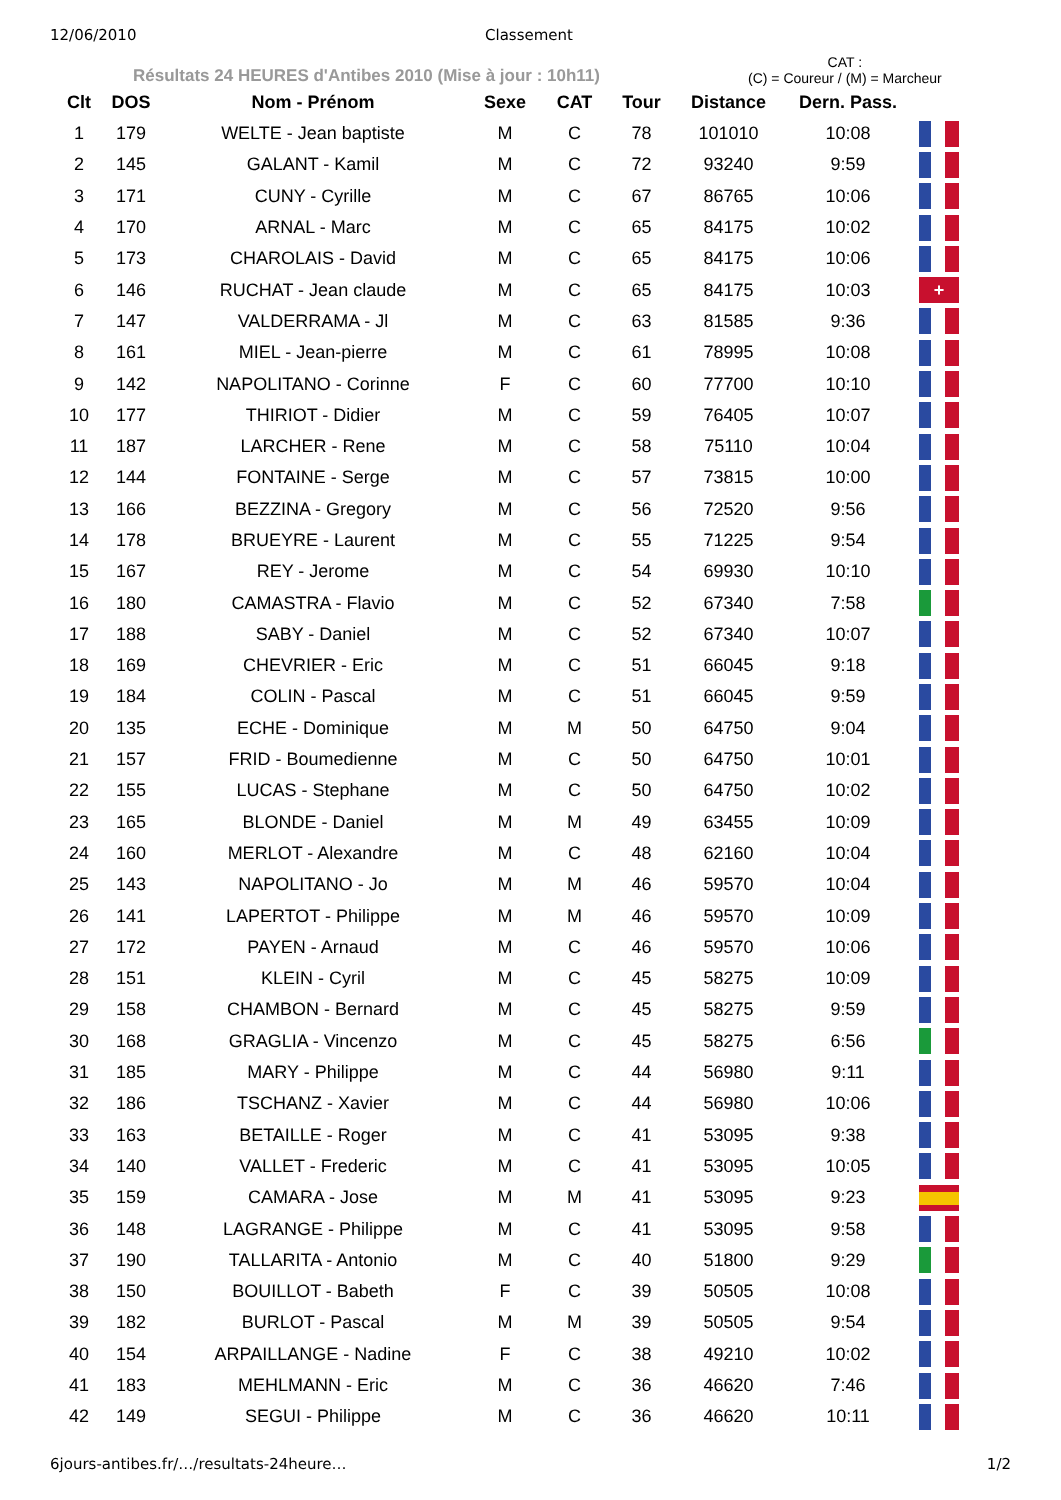12/06/2010 Classement
Résultats 24 HEURES d'Antibes 2010 (Mise à jour : 10h11)
CAT :
(C) = Coureur / (M) = Marcheur
| Clt | DOS | Nom - Prénom | Sexe | CAT | Tour | Distance | Dern. Pass. | |
| --- | --- | --- | --- | --- | --- | --- | --- | --- |
| 1 | 179 | WELTE - Jean baptiste | M | C | 78 | 101010 | 10:08 | |
| 2 | 145 | GALANT - Kamil | M | C | 72 | 93240 | 9:59 | |
| 3 | 171 | CUNY - Cyrille | M | C | 67 | 86765 | 10:06 | |
| 4 | 170 | ARNAL - Marc | M | C | 65 | 84175 | 10:02 | |
| 5 | 173 | CHAROLAIS - David | M | C | 65 | 84175 | 10:06 | |
| 6 | 146 | RUCHAT - Jean claude | M | C | 65 | 84175 | 10:03 | + |
| 7 | 147 | VALDERRAMA - Jl | M | C | 63 | 81585 | 9:36 | |
| 8 | 161 | MIEL - Jean-pierre | M | C | 61 | 78995 | 10:08 | |
| 9 | 142 | NAPOLITANO - Corinne | F | C | 60 | 77700 | 10:10 | |
| 10 | 177 | THIRIOT - Didier | M | C | 59 | 76405 | 10:07 | |
| 11 | 187 | LARCHER - Rene | M | C | 58 | 75110 | 10:04 | |
| 12 | 144 | FONTAINE - Serge | M | C | 57 | 73815 | 10:00 | |
| 13 | 166 | BEZZINA - Gregory | M | C | 56 | 72520 | 9:56 | |
| 14 | 178 | BRUEYRE - Laurent | M | C | 55 | 71225 | 9:54 | |
| 15 | 167 | REY - Jerome | M | C | 54 | 69930 | 10:10 | |
| 16 | 180 | CAMASTRA - Flavio | M | C | 52 | 67340 | 7:58 | |
| 17 | 188 | SABY - Daniel | M | C | 52 | 67340 | 10:07 | |
| 18 | 169 | CHEVRIER - Eric | M | C | 51 | 66045 | 9:18 | |
| 19 | 184 | COLIN - Pascal | M | C | 51 | 66045 | 9:59 | |
| 20 | 135 | ECHE - Dominique | M | M | 50 | 64750 | 9:04 | |
| 21 | 157 | FRID - Boumedienne | M | C | 50 | 64750 | 10:01 | |
| 22 | 155 | LUCAS - Stephane | M | C | 50 | 64750 | 10:02 | |
| 23 | 165 | BLONDE - Daniel | M | M | 49 | 63455 | 10:09 | |
| 24 | 160 | MERLOT - Alexandre | M | C | 48 | 62160 | 10:04 | |
| 25 | 143 | NAPOLITANO - Jo | M | M | 46 | 59570 | 10:04 | |
| 26 | 141 | LAPERTOT - Philippe | M | M | 46 | 59570 | 10:09 | |
| 27 | 172 | PAYEN - Arnaud | M | C | 46 | 59570 | 10:06 | |
| 28 | 151 | KLEIN - Cyril | M | C | 45 | 58275 | 10:09 | |
| 29 | 158 | CHAMBON - Bernard | M | C | 45 | 58275 | 9:59 | |
| 30 | 168 | GRAGLIA - Vincenzo | M | C | 45 | 58275 | 6:56 | |
| 31 | 185 | MARY - Philippe | M | C | 44 | 56980 | 9:11 | |
| 32 | 186 | TSCHANZ - Xavier | M | C | 44 | 56980 | 10:06 | |
| 33 | 163 | BETAILLE - Roger | M | C | 41 | 53095 | 9:38 | |
| 34 | 140 | VALLET - Frederic | M | C | 41 | 53095 | 10:05 | |
| 35 | 159 | CAMARA - Jose | M | M | 41 | 53095 | 9:23 | |
| 36 | 148 | LAGRANGE - Philippe | M | C | 41 | 53095 | 9:58 | |
| 37 | 190 | TALLARITA - Antonio | M | C | 40 | 51800 | 9:29 | |
| 38 | 150 | BOUILLOT - Babeth | F | C | 39 | 50505 | 10:08 | |
| 39 | 182 | BURLOT - Pascal | M | M | 39 | 50505 | 9:54 | |
| 40 | 154 | ARPAILLANGE - Nadine | F | C | 38 | 49210 | 10:02 | |
| 41 | 183 | MEHLMANN - Eric | M | C | 36 | 46620 | 7:46 | |
| 42 | 149 | SEGUI - Philippe | M | C | 36 | 46620 | 10:11 | |
6jours-antibes.fr/…/resultats-24heure… 1/2